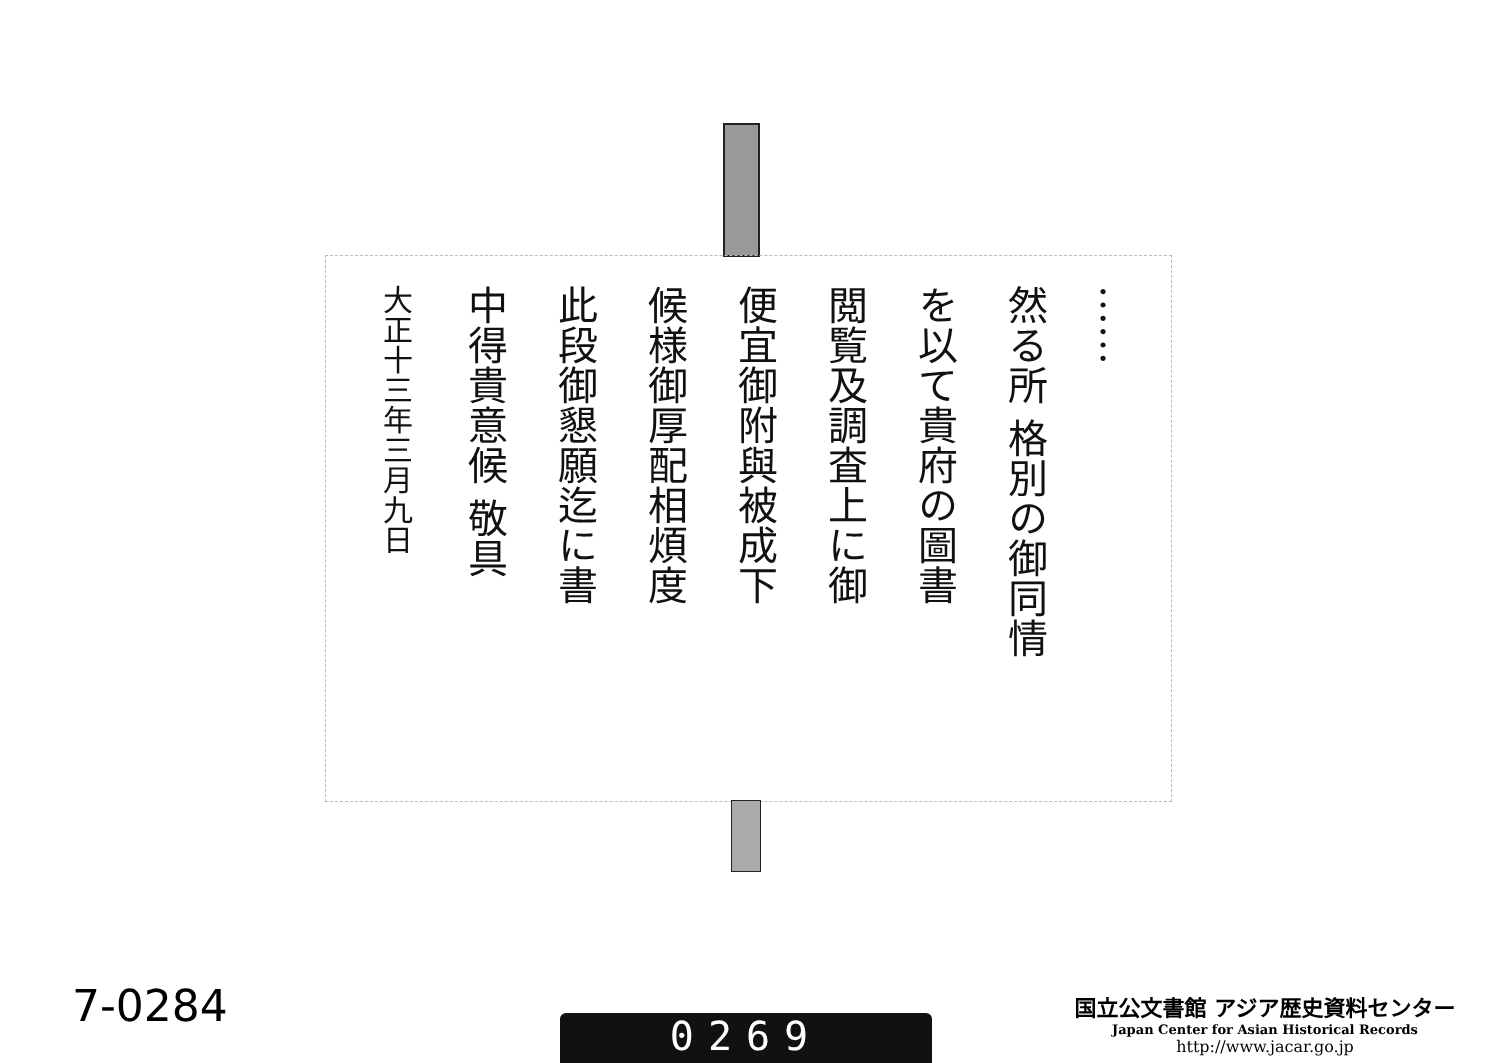……
然る所 格別の御同情
を以て貴府の圖書
閲覧及調査上に御
便宜御附與被成下
候様御厚配相煩度
此段御懇願迄に書
中得貴意候 敬具
大正十三年三月九日
7-0284
0269
国立公文書館 アジア歴史資料センター
Japan Center for Asian Historical Records
http://www.jacar.go.jp